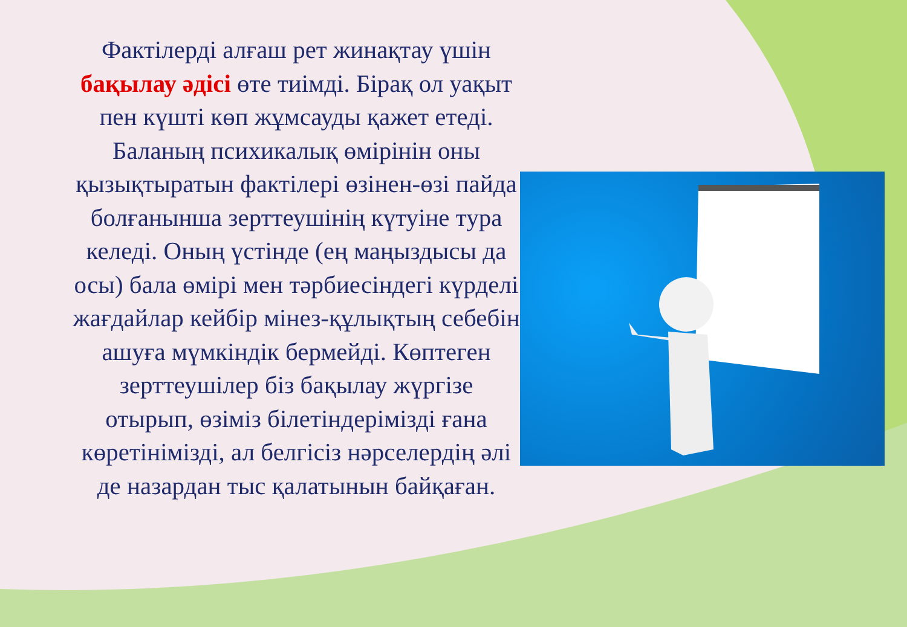Фактілерді алғаш рет жинақтау үшін бақылау әдісі өте тиімді. Бірақ ол уақыт пен күшті көп жұмсауды қажет етеді. Баланың психикалық өмірінін оны қызықтыратын фактілері өзінен-өзі пайда болғанынша зерттеушінің күтуіне тура келеді. Оның үстінде (ең маңыздысы да осы) бала өмірі мен тәрбиесіндегі күрделі жағдайлар кейбір мінез-құлықтың себебін ашуға мүмкіндік бермейді. Көптеген зерттеушілер біз бақылау жүргізе отырып, өзіміз білетіндерімізді ғана көретінімізді, ал белгісіз нәрселердің әлі де назардан тыс қалатынын байқаған.